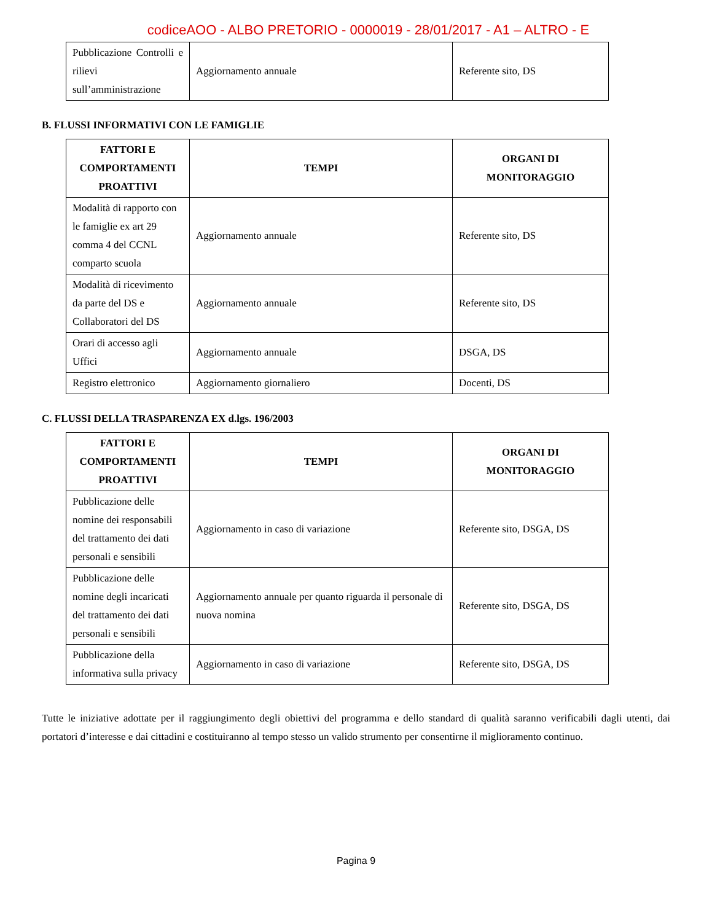codiceAOO - ALBO PRETORIO - 0000019 - 28/01/2017 - A1 – ALTRO - E
| Pubblicazione Controlli e rilievi sull’amministrazione | Aggiornamento annuale | Referente sito, DS |
B. FLUSSI INFORMATIVI CON LE FAMIGLIE
| FATTORI E COMPORTAMENTI PROATTIVI | TEMPI | ORGANI DI MONITORAGGIO |
| --- | --- | --- |
| Modalità di rapporto con le famiglie ex art 29 comma 4 del CCNL comparto scuola | Aggiornamento annuale | Referente sito, DS |
| Modalità di ricevimento da parte del DS e Collaboratori del DS | Aggiornamento annuale | Referente sito, DS |
| Orari di accesso agli Uffici | Aggiornamento annuale | DSGA, DS |
| Registro elettronico | Aggiornamento giornaliero | Docenti, DS |
C. FLUSSI DELLA TRASPARENZA EX d.lgs. 196/2003
| FATTORI E COMPORTAMENTI PROATTIVI | TEMPI | ORGANI DI MONITORAGGIO |
| --- | --- | --- |
| Pubblicazione delle nomine dei responsabili del trattamento dei dati personali e sensibili | Aggiornamento in caso di variazione | Referente sito, DSGA, DS |
| Pubblicazione delle nomine degli incaricati del trattamento dei dati personali e sensibili | Aggiornamento annuale per quanto riguarda il personale di nuova nomina | Referente sito, DSGA, DS |
| Pubblicazione della informativa sulla privacy | Aggiornamento in caso di variazione | Referente sito, DSGA, DS |
Tutte le iniziative adottate per il raggiungimento degli obiettivi del programma e dello standard di qualità saranno verificabili dagli utenti, dai portatori d’interesse e dai cittadini e costituiranno al tempo stesso un valido strumento per consentirne il miglioramento continuo.
Pagina 9